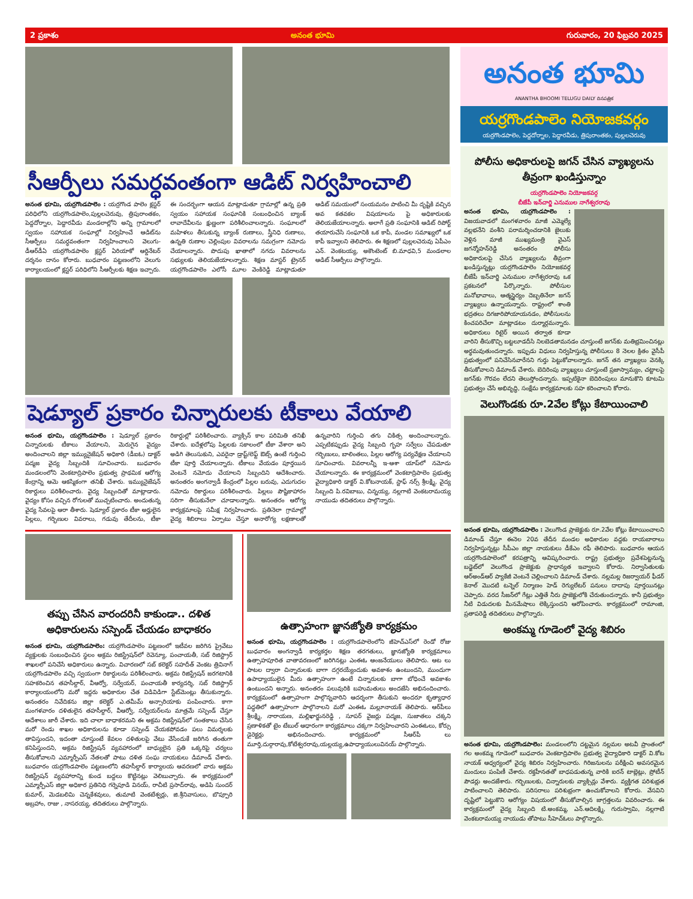2 ప్రకాశం అనంత భూమి గురువారం, 20 ఫిబ్రవరి 2025
సీఆర్పీలు సమర్ధవంతంగా ఆడిట్ నిర్వహించాలి
అనంత భూమి, యర్రగొండపాలెం : యర్రగొండ పాలెం క్లస్టర్ పరిధిలోని యర్రగొండపాలెం,పుల్లలచెరువు, త్రిపురాంతకం, పెద్దదోర్నాల, పెద్దారవీడు మండలాల్లోని అన్ని గ్రామాలలో స్వయం సహాయక సంఘాల్లో నిర్వహించే ఆడిట్‌ను సీఆర్పీలు సమర్ధవంతంగా నిర్వహించాలని వెలుగు-డీఆర్‌డీఏ యర్రగొండపాలెం క్లస్టర్ ఏరియాకో ఆర్డినేటర్ దర్శనం దానం కోరారు. బుధవారం పట్టణంలోని వెలుగు కార్యాలయంలో క్లస్టర్ పరిధిలోని సీఆర్పీలకు శిక్షణ ఇచ్చారు. ఈ సందర్భంగా ఆయన మాట్లాడుతూ గ్రామాల్లో ఉన్న ప్రతి స్వయం సహాయక సంఘానికి సంబంధించిన బ్యాంక్ లావాదేవీలను క్షుణ్ణంగా పరిశీలించాలన్నారు. సంఘాలలో మహిళలు తీసుకున్న బ్యాంక్ రుణాలు, స్త్రీనిధి రుణాలు, ఉన్నతి రుణాల చెల్లింపుల వివరాలను సమగ్రంగా నమోదు చేయాలన్నారు. పొదుపు ఖాతాలో నగదు వివరాలను సభ్యులకు తెలియజేయాలన్నారు. శిక్షణ మాస్టర్ ట్రైనర్ యర్రగొండపాలెం ఎలోసీ మూల వెంకిరెడ్డి మాట్లాడుతూ ఆడిట్ సమయంలో సంయమనం పాటించి మీ దృష్టికి వచ్చిన అవ కతవకల విషయాలను పై అధికారులకు తెలియజేయాలన్నారు. అలాగే ప్రతి సంఘానికి ఆడిట్ రిపోర్ట్ తయారుచేసి సంఘానికి ఒక కాపీ, మండల సమాఖ్యలో ఒక కాపీ ఇవ్వాలని తెలిపారు. ఈ శిక్షణలో పుల్లలచెరువు ఏపీఎం ఎన్. వెంకటయ్య, అకౌంటెంట్ బి.మాధవి,5 మండలాల ఆడిట్ సీఆర్పీలు పాల్గొన్నారు.
షెడ్యూల్ ప్రకారం చిన్నారులకు టీకాలు వేయాలి
అనంత భూమి, యర్రగొండపాలెం : షెడ్యూల్ ప్రకారం చిన్నారులకు టీకాలు వేయాలని, మెరుగైన వైద్యం అందించాలని జిల్లా ఇమ్యునైజేషన్ అధికారి (డీఐఓ) డాక్టర్ పద్మజ వైద్య సిబ్బందికి సూచించారు. బుధవారం మండలంలోని వెంకటాద్రిపాలెం ప్రభుత్వ ప్రాథమిక ఆరోగ్య కేంద్రాన్ని ఆమె ఆకస్మికంగా తనిఖీ చేశారు. ఇమ్యునైజేషన్ రికార్డులు పరిశీలించారు. వైద్య సిబ్బందితో మాట్లాడారు. వైద్యం కోసం వచ్చిన రోగులతో ముచ్చటించారు. అందుతున్న వైద్య సేవలపై ఆరా తీశారు. షెడ్యూల్ ప్రకారం టీకా అర్హులైన పిల్లలు, గర్భిణుల వివరాలు, గడువు తేదీలను, టీకా రికార్డుల్లో పరిశీలించారు. వ్యాక్సిన్ కాల పరిమితి తనిఖీ చేశారు. ఐదేళ్లలోపు పిల్లలకు సకాలంలో టీకా వేశారా అని అడిగి తెలుసుకుని, ఎవరైనా డ్రాప్ట్/లెఫ్ట్ ఔట్స్ ఉంటే గుర్తించి టీకా పూర్తి చేయాలన్నారు. టీకాలు వేయడం పూర్తయిన వెంటనే నమోదు చేయాలని సిబ్బందిని ఆదేశించారు. అనంతరం అంగన్వాడీ కేంద్రంలో పిల్లల బరువు, ఎదుగుదల నమోదు రికార్డులు పరిశీలించారు. పిల్లలు పౌష్టికాహారం సరిగా తీసుకునేలా చూడాలన్నారు. అనంతరం ఆరోగ్య కార్యక్రమాలపై సమీక్ష నిర్వహించారు. ప్రతినెలా గ్రామాల్లో వైద్య శిబిరాలు ఏర్పాటు చేస్తూ అనారోగ్య లక్షణాలతో ఉన్నవారిని గుర్తించి తగు చికిత్స అందించాలన్నారు. ఎప్పటికప్పుడు వైద్య సిబ్బంది గృహ సర్వేలు చేపడుతూ గర్భిణులు, బాలింతలు, పిల్లల ఆరోగ్య పర్యవేక్షణ చేయాలని సూచించారు. వివరాలన్నీ ఇ-ఆశా యాప్‌లో నమోదు చేయాలన్నారు. ఈ కార్యక్రమంలో వెంకటాద్రిపాలెం ప్రభుత్వ వైద్యాధికారి డాక్టర్ వి.కోటనాయక్, స్టాఫ్ నర్స్ శ్రీలక్ష్మి, వైద్య సిబ్బంది పి.రవిబాబు, చిన్నయ్య, నల్లగాటి వెంకటరామయ్య నాయుడు తదితరులు పాల్గొన్నారు.
తప్పు చేసిన వారందరినీ కాకుండా.. దళిత అధికారులను సస్పెండ్ చేయడం బాధాకరం
అనంత భూమి, యర్రగొండపాలెం: యర్రగొండపాలెం పట్టణంలో ఇటీవల జరిగిన ప్రైవేటు వ్యక్తులకు సంబంధించిన స్థలం అక్రమ రిజిస్ట్రేషన్‌లో రెవెన్యూ, పంచాయతీ, సబ్ రిజిస్ట్రార్ శాఖలలో పనిచేసే అధికారులు ఉన్నారు. విచారణలో సబ్ కలెక్టర్ సహదీత్ వెంకట త్రివినాగ్ యర్రగొండపాలెం వచ్చి స్వయంగా రికార్డులను పరిశీలించారు. అక్రమ రిజిస్ట్రేషన్ జరగటానికి సహకరించిన తహసీల్దార్, వీఆర్వో, సర్వేయర్, పంచాయతీ కార్యదర్శి, సబ్ రిజిస్ట్రార్ కార్యాలయంలోని మరో ఇద్దరు అధికారుల చేత విడివిడిగా స్టేట్‌మెంట్లు తీసుకున్నారు. అనంతరం నివేదికను జిల్లా కలెక్టర్ ఎ.తమీమ్ అన్సారియాకు పంపించారు. కాగా మంగళవారం దళితులైన తహసీల్దార్, వీఆర్వో, సర్వేయర్‌లను మాత్రమే సస్పెండ్ చేస్తూ ఆదేశాలు జారీ చేశారు. ఇది చాలా బాధాకరమని ఈ అక్రమ రిజిస్ట్రేషన్‌లో సంతకాలు చేసిన మరో రెండు శాఖల అధికారులను కూడా సస్పెండ్ చేయకపోవడం పలు విమర్శలకు తావిస్తుందని, ఇదంతా చూస్తుంటే కేవలం దళితులపై వేటు వేసేందుకే జరిగిన తంతుగా కనిపిస్తుందని, అక్రమ రిజిస్ట్రేషన్ వ్యవహారంలో బాధ్యులైన ప్రతి ఒక్కరిపై చర్యలు తీసుకోవాలని ఎమ్మార్పీఎస్ నేతలతో పాటు దళిత సంఘ నాయకులు డిమాండ్ చేశారు. బుధవారం యర్రగొండపాలెం పట్టణంలోని తహసీల్దార్ కార్యాలయ ఆవరణలో వారు అక్రమ రిజిస్ట్రేషన్ వ్యవహారాన్ని కుండ బద్దలు కొట్టినట్లు వెలిబుచ్చారు. ఈ కార్యక్రమంలో ఎమ్మార్పీఎస్ జిల్లా అధికార ప్రతినిధి గర్నెపూడి వినయ్, రాచీటి ప్రసాద్‌రావు, అడిపి సుందర్ కుమార్, మెడబలిమి చెన్నకేశవులు, తుమాటి వెంకటేశ్వర్లు, జి.శ్రీనివాసులు, బొప్పూరి అబ్రహాం, రాజు , నాసరయ్య, తదితరులు పాల్గొన్నారు.
ఉత్సాహంగా జ్ఞానజ్యోతి కార్యక్రమం
అనంత భూమి, యర్రగొండపాలెం : యర్రగొండపాలెంలోని జీహెచ్‌ఎస్‌లో రెండో రోజు బుధవారం అంగన్వాడీ కార్యకర్తల శిక్షణ తరగతులు, జ్ఞానజ్యోతి కార్యక్రమాలు ఉత్సాహపూరిత వాతావరణంలో జరిగినట్లు ఎంఈఓ ఆంజనేయులు తెలిపారు. ఆట లు పాటల ద్వారా చిన్నారులకు బాగా దగ్గరయ్యేందుకు అవకాశం ఉంటుందని, ముందుగా ఉపాధ్యాయులైన మీరు ఉత్సాహంగా ఉంటే చిన్నారులకు బాగా బోధించే అవకాశం ఉంటుందని అన్నారు. అనంతరం పలువురికి బహుమతులు అందజేసి అభినందించారు. కార్యక్రమంలో ఉత్సాహంగా పాల్గొన్నవారిని ఆదర్శంగా తీసుకుని అందరూ కృత్యాధార పద్ధతిలో ఉత్సాహంగా పాల్గొనాలని మరో ఎంఈఓ మల్లూనాయక్ తెలిపారు. ఆర్‌పీలు శ్రీలక్ష్మి, నారాయణ, మల్లిఖార్జునరెడ్డి , సూపర్ వైజర్లు పద్మజ, సుజాతలు చక్కని ప్రణాళికతో టైం టేబుల్ ఆధారంగా కార్యక్రమాలు చక్కగా నిర్వహించారని ఎంఈఓలు, కోర్సు డైరెక్టర్లు అభినందించారు. కార్యక్రమంలో సీఆర్‌పీ లు మూర్తి,దుర్గారావు,కోటేశ్వరరావు,యల్లయ్య,ఉపాధ్యాయులువినయ్ పాల్గొన్నారు.
అనంత భూమి
ANANTHA BHOOMI TELUGU DAILY దినపత్రిక
యర్రగొండపాలెం నియోజకవర్గం
యర్రగొండపాలెం, పెద్దదోర్నాల, పెద్దారవీడు, త్రిపురాంతకం, పుల్లలచెరువు
పోలీసు అధికారులపై జగన్ చేసిన వ్యాఖ్యలను తీవ్రంగా ఖండిస్తున్నాం
యర్రగొండపాలెం నియోజకవర్గ
బీజేపీ ఇన్‌చార్జి ఎనుముల నాగేశ్వరరావు
అనంత భూమి, యర్రగొండపాలెం : విజయవాడలో మంగళవారం మాజీ ఎమ్మెల్యే వల్లభనేని వంశీని పరామర్శించడానికి జైలుకు వెళ్లిన మాజీ ముఖ్యమంత్రి వైఎస్ జగన్మోహన్‌రెడ్డి అనంతరం పోలీసు అధికారులపై చేసిన వ్యాఖ్యలను తీవ్రంగా ఖండిస్తున్నట్లు యర్రగొండపాలెం నియోజకవర్గ బీజేపీ ఇన్‌చార్జి ఎనుముల నాగేశ్వరరావు ఒక ప్రకటనలో పేర్కొన్నారు. పోలీసుల మనోభావాలు, ఆత్మస్థైర్యం దెబ్బతినేలా జగన్ వ్యాఖ్యలు ఉన్నాయన్నారు. రాష్ట్రంలో శాంతి భద్రతలు దిగజారిపోయాయనడం, పోలీసులను కించపరిచేలా మాట్లాడటం దుర్మార్గమన్నారు. అధికారులు రిటైర్ అయిన తర్వాత కూడా వారిని తీసుకొచ్చి బట్టలూడదీసి నిలబెడతామనడం చూస్తుంటే జగన్‌కు మతిభ్రమించినట్లు అర్థమవుతుందన్నారు. ఇప్పుడు విధులు నిర్వహిస్తున్న పోలీసులు 8 నెలల క్రితం వైసీపీ ప్రభుత్వంలో పనిచేసినవారేనని గుర్తు పెట్టుకోవాలన్నారు. జగన్ తన వ్యాఖ్యలు వెనక్కి తీసుకోవాలని డిమాండ్ చేశారు. బెదిరింపు వ్యాఖ్యలు చూస్తుంటే ప్రజాస్వామ్యం, చట్టాలపై జగన్‌కు గౌరవం లేదని తెలుస్తోందన్నారు. ఇప్పటికైనా బెదిరింపులు మానుకొని కూటమి ప్రభుత్వం చేసే అభివృద్ధి, సంక్షేమ కార్యక్రమాలకు సహ కరించాలని కోరారు.
వెలుగొండకు రూ.2వేల కోట్లు కేటాయించాలి
అనంత భూమి, యర్రగొండపాలెం : వెలుగొండ ప్రాజెక్టుకు రూ.2వేల కోట్లు కేటాయించాలని డిమాండ్ చేస్తూ ఈనెల 20వ తేదీన మండల అధికారుల వద్దకు రాయబారాలు నిర్వహిస్తున్నట్లు సీపీఎం జిల్లా నాయకులు డీకేఎం రఫీ తెలిపారు. బుధవారం ఆయన యర్రగొండపాలెంలో కరపత్రాన్ని ఆవిష్కరించారు. రాష్ట్ర ప్రభుత్వం ప్రవేశపెట్టనున్న బడ్జెట్‌లో వెలుగొండ ప్రాజెక్టుకు ప్రాధాన్యత ఇవ్వాలని కోరారు. నిర్వాసితులకు ఆర్‌అండ్‌ఆర్ ప్యాకేజీ వెంటనే చెల్లించాలని డిమాండ్ చేశారు. నల్లమల్ల రిజర్వాయర్ ఫీడర్ కెనాల్ మొదటి టన్నెల్ నిర్మాణం హెడ్ రెగ్యులేటర్ పనులు దాదాపు పూర్తయినట్లు చెప్పారు. వరద సీజన్‌లో గేట్లు ఎత్తితే నీరు ప్రాజెక్టులోకి చేరుతుందన్నారు. కానీ ప్రభుత్వం నీటి విడుదలకు మీనమేషాలు లెక్కిస్తుందని ఆరోపించారు. కార్యక్రమంలో రామాంజి, ప్రతాపరెడ్డి తదితరులు పాల్గొన్నారు.
అంకమ్మ గూడెంలో వైద్య శిబిరం
అనంత భూమి, యర్రగొండపాలెం: మండలంలోని దట్టమైన నల్లమల అటవీ ప్రాంతంలో గల అంకమ్మ గూడెంలో బుధవారం వెంకటాద్రిపాలెం ప్రభుత్వ వైద్యాధికారి డాక్టర్ వి.కోట నాయక్ ఆధ్వర్యంలో వైద్య శిబిరం నిర్వహించారు. గిరిజనులను పరీక్షించి అవసరమైన మందులు పంపిణీ చేశారు. రక్తహీనతతో బాధపడుతున్న వారికి ఐరన్ టాబ్లెట్లు, ప్రోటీన్ పౌడర్లు అందజేశారు. గర్భిణులకు, చిన్నారులకు వ్యాక్సిన్లు వేశారు. వ్యక్తిగత పరిశుభ్రత పాటించాలని తెలిపారు. పరిసరాలు పరిశుభ్రంగా ఉంచుకోవాలని కోరారు. వేసవిని దృష్టిలో పెట్టుకొని ఆరోగ్యం విషయంలో తీసుకోవాల్సిన జాగ్రత్తలను వివరించారు. ఈ కార్యక్రమంలో వైద్య సిబ్బంది టి.అంకమ్మ, ఎన్.ఆదిలక్ష్మి, గురుస్వామి, నల్లగాటి వెంకటరామయ్య నాయుడు తోపాటు సీహెచ్‌ఓలు పాల్గొన్నారు.